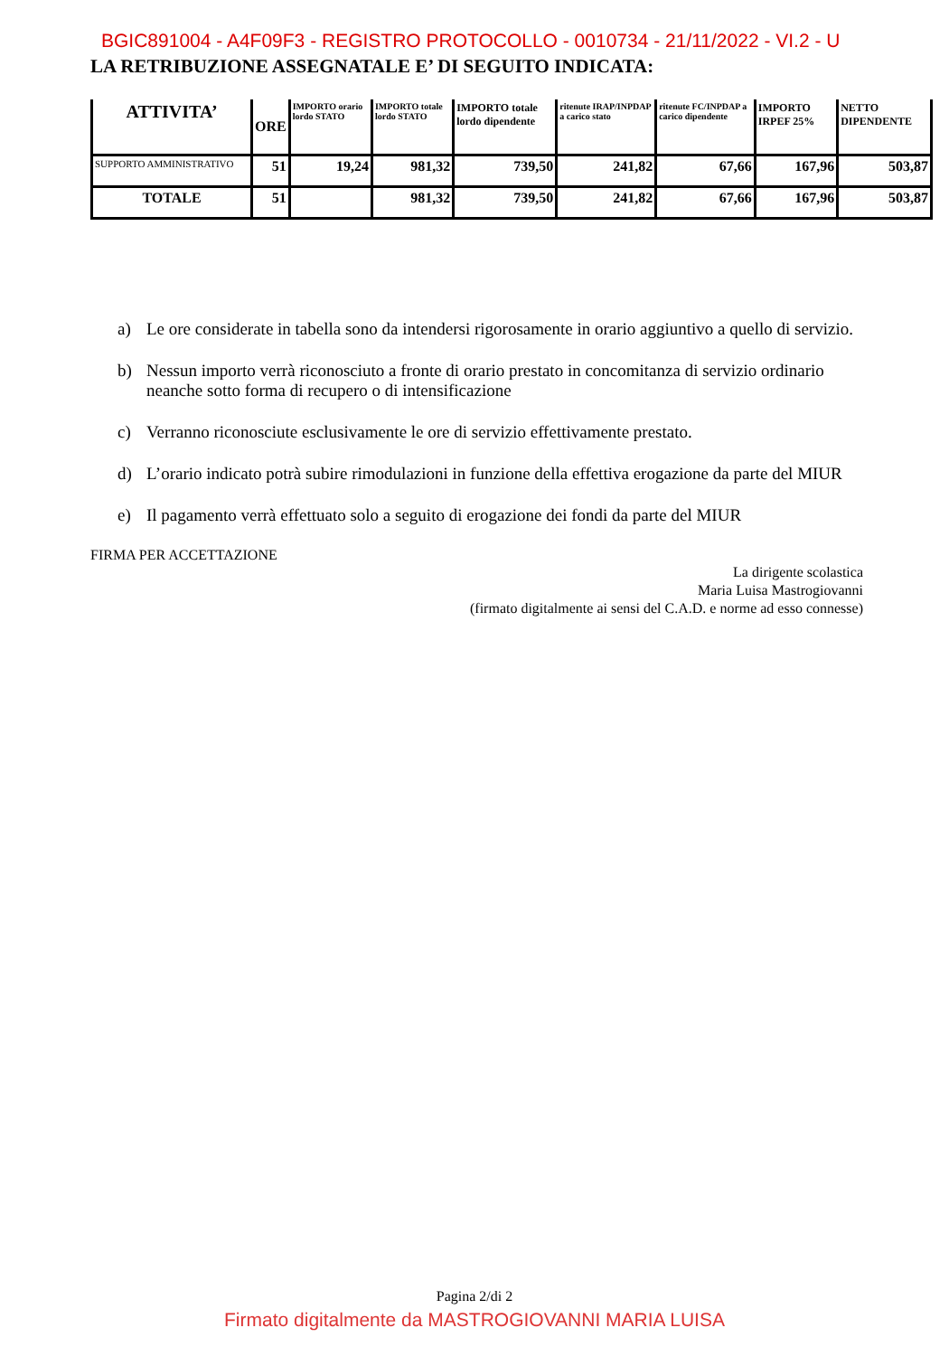BGIC891004 - A4F09F3 - REGISTRO PROTOCOLLO - 0010734 - 21/11/2022 - VI.2 - U
LA RETRIBUZIONE ASSEGNATALE E’ DI SEGUITO INDICATA:
| ATTIVITA’ | ORE | IMPORTO orario lordo STATO | IMPORTO totale lordo STATO | IMPORTO totale lordo dipendente | ritenute IRAP/INPDAP a carico stato | ritenute FC/INPDAP a carico dipendente | IMPORTO IRPEF 25% | NETTO DIPENDENTE |
| --- | --- | --- | --- | --- | --- | --- | --- | --- |
| SUPPORTO AMMINISTRATIVO | 51 | 19,24 | 981,32 | 739,50 | 241,82 | 67,66 | 167,96 | 503,87 |
| TOTALE | 51 | | 981,32 | 739,50 | 241,82 | 67,66 | 167,96 | 503,87 |
a) Le ore considerate in tabella sono da intendersi rigorosamente in orario aggiuntivo a quello di servizio.
b) Nessun importo verrà riconosciuto a fronte di orario prestato in concomitanza di servizio ordinario neanche sotto forma di recupero o di intensificazione
c) Verranno riconosciute esclusivamente le ore di servizio effettivamente prestato.
d) L’orario indicato potrà subire rimodulazioni in funzione della effettiva erogazione da parte del MIUR
e) Il pagamento verrà effettuato solo a seguito di erogazione dei fondi da parte del MIUR
FIRMA PER ACCETTAZIONE
La dirigente scolastica
Maria Luisa Mastrogiovanni
(firmato digitalmente ai sensi del C.A.D. e norme ad esso connesse)
Pagina 2/di 2
Firmato digitalmente da MASTROGIOVANNI MARIA LUISA